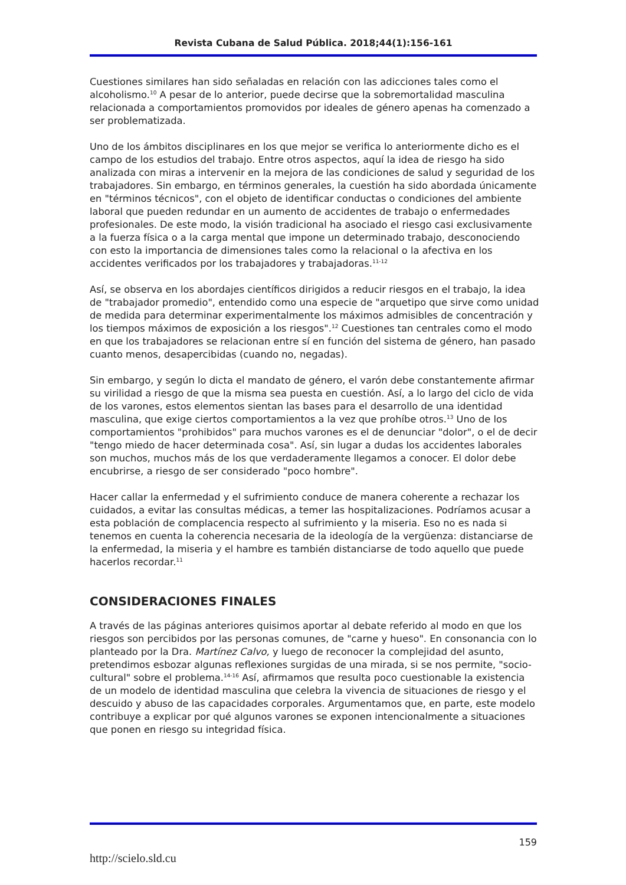Revista Cubana de Salud Pública. 2018;44(1):156-161
Cuestiones similares han sido señaladas en relación con las adicciones tales como el alcoholismo.<sup>10</sup> A pesar de lo anterior, puede decirse que la sobremortalidad masculina relacionada a comportamientos promovidos por ideales de género apenas ha comenzado a ser problematizada.
Uno de los ámbitos disciplinares en los que mejor se verifica lo anteriormente dicho es el campo de los estudios del trabajo. Entre otros aspectos, aquí la idea de riesgo ha sido analizada con miras a intervenir en la mejora de las condiciones de salud y seguridad de los trabajadores. Sin embargo, en términos generales, la cuestión ha sido abordada únicamente en "términos técnicos", con el objeto de identificar conductas o condiciones del ambiente laboral que pueden redundar en un aumento de accidentes de trabajo o enfermedades profesionales. De este modo, la visión tradicional ha asociado el riesgo casi exclusivamente a la fuerza física o a la carga mental que impone un determinado trabajo, desconociendo con esto la importancia de dimensiones tales como la relacional o la afectiva en los accidentes verificados por los trabajadores y trabajadoras.<sup>11-12</sup>
Así, se observa en los abordajes científicos dirigidos a reducir riesgos en el trabajo, la idea de "trabajador promedio", entendido como una especie de "arquetipo que sirve como unidad de medida para determinar experimentalmente los máximos admisibles de concentración y los tiempos máximos de exposición a los riesgos".<sup>12</sup> Cuestiones tan centrales como el modo en que los trabajadores se relacionan entre sí en función del sistema de género, han pasado cuanto menos, desapercibidas (cuando no, negadas).
Sin embargo, y según lo dicta el mandato de género, el varón debe constantemente afirmar su virilidad a riesgo de que la misma sea puesta en cuestión. Así, a lo largo del ciclo de vida de los varones, estos elementos sientan las bases para el desarrollo de una identidad masculina, que exige ciertos comportamientos a la vez que prohíbe otros.<sup>13</sup> Uno de los comportamientos "prohibidos" para muchos varones es el de denunciar "dolor", o el de decir "tengo miedo de hacer determinada cosa". Así, sin lugar a dudas los accidentes laborales son muchos, muchos más de los que verdaderamente llegamos a conocer. El dolor debe encubrirse, a riesgo de ser considerado "poco hombre".
Hacer callar la enfermedad y el sufrimiento conduce de manera coherente a rechazar los cuidados, a evitar las consultas médicas, a temer las hospitalizaciones. Podríamos acusar a esta población de complacencia respecto al sufrimiento y la miseria. Eso no es nada si tenemos en cuenta la coherencia necesaria de la ideología de la vergüenza: distanciarse de la enfermedad, la miseria y el hambre es también distanciarse de todo aquello que puede hacerlos recordar.<sup>11</sup>
CONSIDERACIONES FINALES
A través de las páginas anteriores quisimos aportar al debate referido al modo en que los riesgos son percibidos por las personas comunes, de "carne y hueso". En consonancia con lo planteado por la Dra. Martínez Calvo, y luego de reconocer la complejidad del asunto, pretendimos esbozar algunas reflexiones surgidas de una mirada, si se nos permite, "socio-cultural" sobre el problema.<sup>14-16</sup> Así, afirmamos que resulta poco cuestionable la existencia de un modelo de identidad masculina que celebra la vivencia de situaciones de riesgo y el descuido y abuso de las capacidades corporales. Argumentamos que, en parte, este modelo contribuye a explicar por qué algunos varones se exponen intencionalmente a situaciones que ponen en riesgo su integridad física.
159
http://scielo.sld.cu